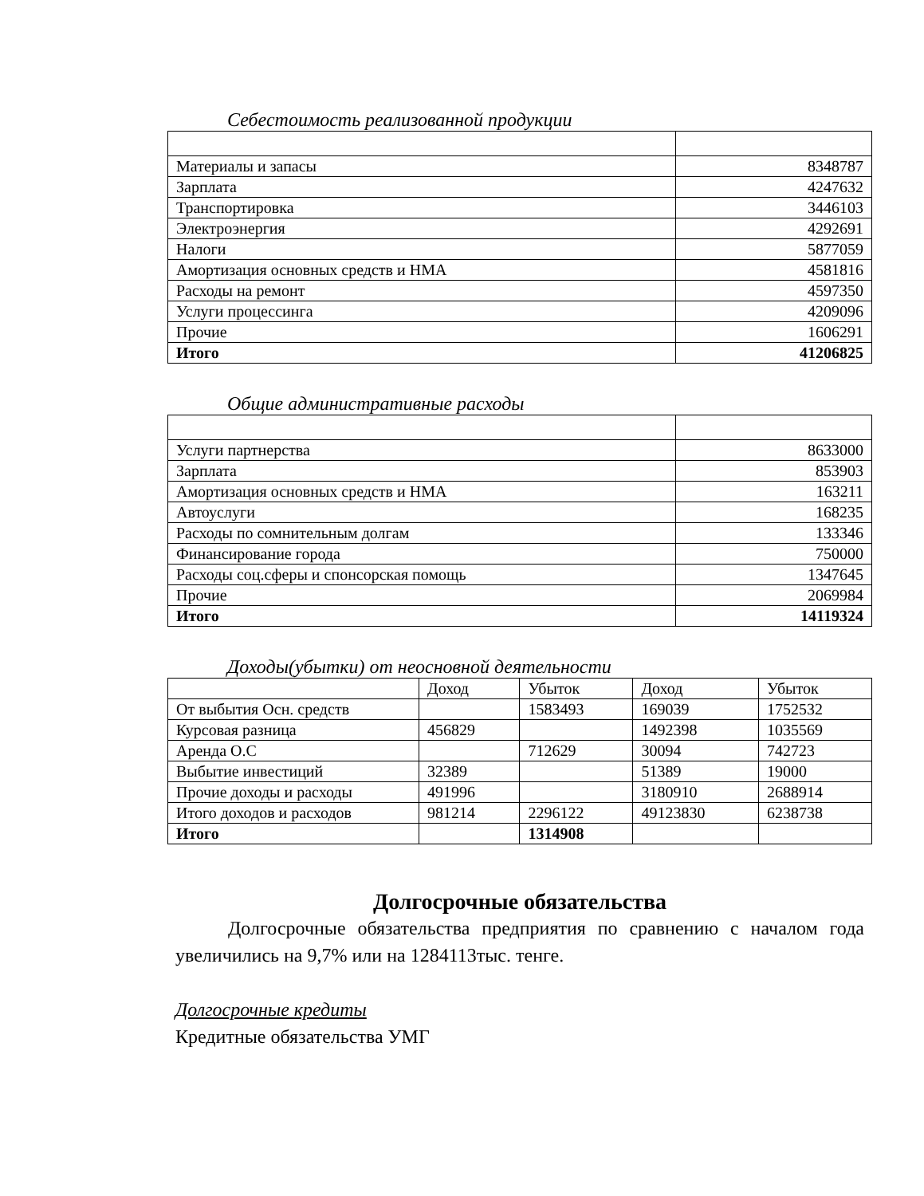Себестоимость реализованной продукции
| Материалы и запасы | 8348787 |
| Зарплата | 4247632 |
| Транспортировка | 3446103 |
| Электроэнергия | 4292691 |
| Налоги | 5877059 |
| Амортизация основных средств и НМА | 4581816 |
| Расходы на ремонт | 4597350 |
| Услуги процессинга | 4209096 |
| Прочие | 1606291 |
| Итого | 41206825 |
Общие административные расходы
| Услуги партнерства | 8633000 |
| Зарплата | 853903 |
| Амортизация основных средств и НМА | 163211 |
| Автоуслуги | 168235 |
| Расходы по сомнительным долгам | 133346 |
| Финансирование города | 750000 |
| Расходы соц.сферы и спонсорская помощь | 1347645 |
| Прочие | 2069984 |
| Итого | 14119324 |
Доходы(убытки) от неосновной деятельности
| | Доход | Убыток | Доход | Убыток |
| От выбытия Осн. средств | | 1583493 | 169039 | 1752532 |
| Курсовая разница | 456829 | | 1492398 | 1035569 |
| Аренда О.С | | 712629 | 30094 | 742723 |
| Выбытие инвестиций | 32389 | | 51389 | 19000 |
| Прочие доходы и расходы | 491996 | | 3180910 | 2688914 |
| Итого доходов и расходов | 981214 | 2296122 | 49123830 | 6238738 |
| Итого | | 1314908 | | |
Долгосрочные обязательства
Долгосрочные обязательства предприятия по сравнению с началом года увеличились на 9,7% или на 1284113тыс. тенге.
Долгосрочные кредиты
Кредитные обязательства УМГ